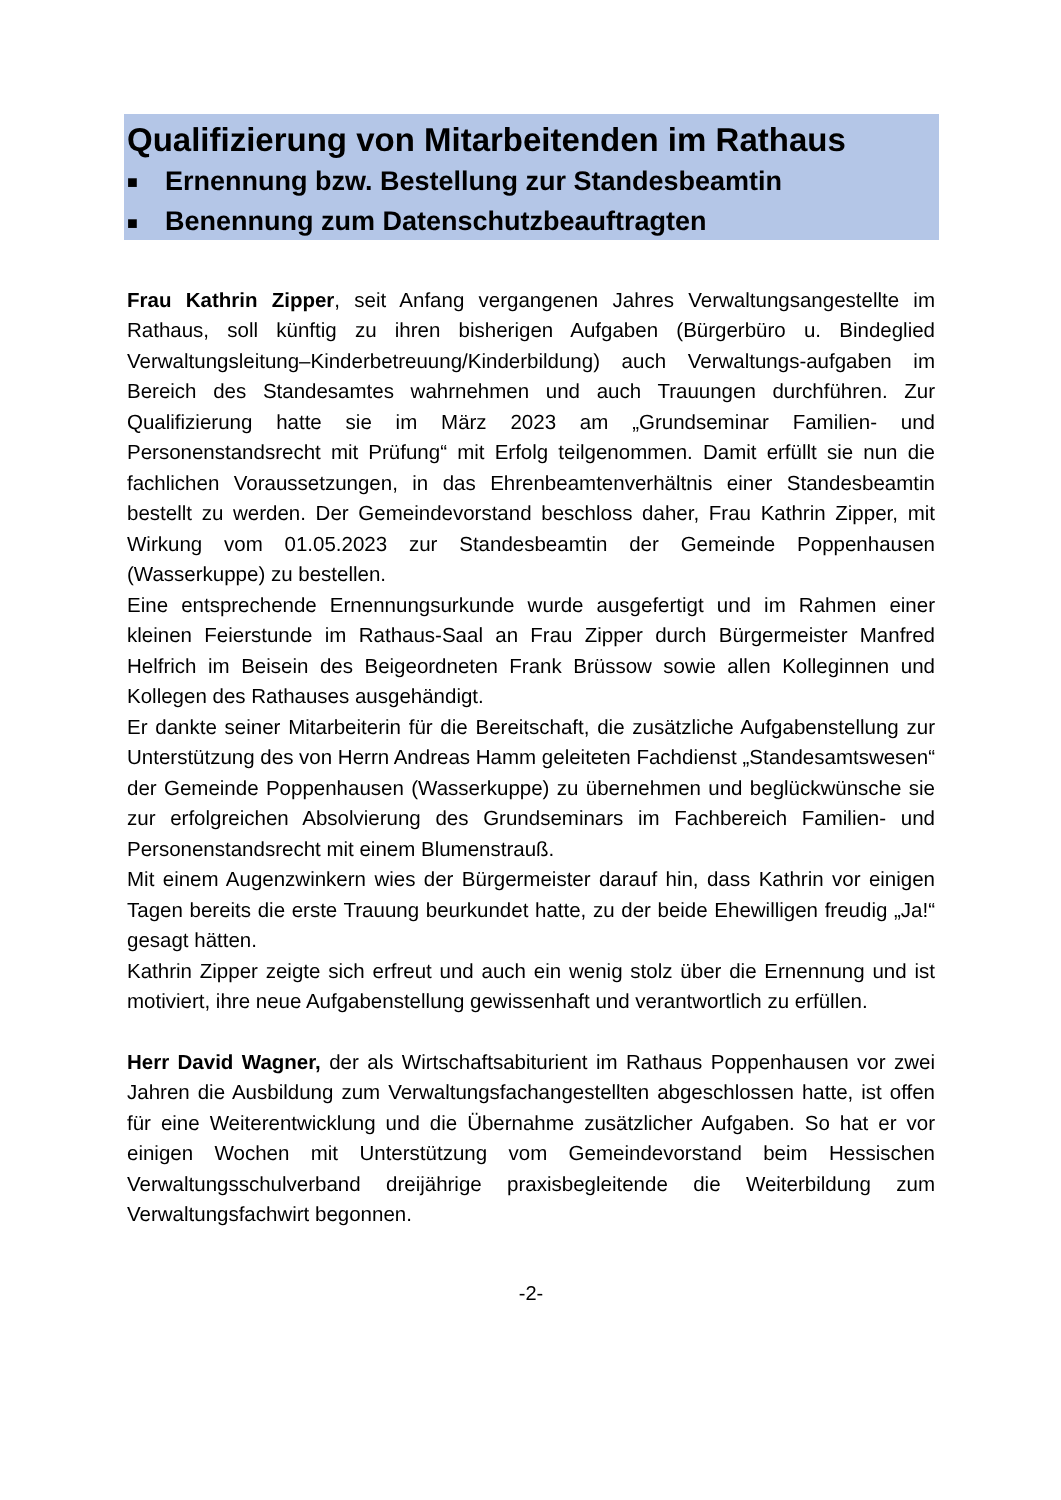Qualifizierung von Mitarbeitenden im Rathaus
■ Ernennung bzw. Bestellung zur Standesbeamtin
■ Benennung zum Datenschutzbeauftragten
Frau Kathrin Zipper, seit Anfang vergangenen Jahres Verwaltungsangestellte im Rathaus, soll künftig zu ihren bisherigen Aufgaben (Bürgerbüro u. Bindeglied Verwaltungsleitung–Kinderbetreuung/Kinderbildung) auch Verwaltungs-aufgaben im Bereich des Standesamtes wahrnehmen und auch Trauungen durchführen. Zur Qualifizierung hatte sie im März 2023 am „Grundseminar Familien- und Personenstandsrecht mit Prüfung“ mit Erfolg teilgenommen. Damit erfüllt sie nun die fachlichen Voraussetzungen, in das Ehrenbeamtenverhältnis einer Standesbeamtin bestellt zu werden. Der Gemeindevorstand beschloss daher, Frau Kathrin Zipper, mit Wirkung vom 01.05.2023 zur Standesbeamtin der Gemeinde Poppenhausen (Wasserkuppe) zu bestellen.
Eine entsprechende Ernennungsurkunde wurde ausgefertigt und im Rahmen einer kleinen Feierstunde im Rathaus-Saal an Frau Zipper durch Bürgermeister Manfred Helfrich im Beisein des Beigeordneten Frank Brüssow sowie allen Kolleginnen und Kollegen des Rathauses ausgehändigt.
Er dankte seiner Mitarbeiterin für die Bereitschaft, die zusätzliche Aufgabenstellung zur Unterstützung des von Herrn Andreas Hamm geleiteten Fachdienst „Standesamtswesen“ der Gemeinde Poppenhausen (Wasserkuppe) zu übernehmen und beglückwünsche sie zur erfolgreichen Absolvierung des Grundseminars im Fachbereich Familien- und Personenstandsrecht mit einem Blumenstrauß.
Mit einem Augenzwinkern wies der Bürgermeister darauf hin, dass Kathrin vor einigen Tagen bereits die erste Trauung beurkundet hatte, zu der beide Ehewilligen freudig „Ja!“ gesagt hätten.
Kathrin Zipper zeigte sich erfreut und auch ein wenig stolz über die Ernennung und ist motiviert, ihre neue Aufgabenstellung gewissenhaft und verantwortlich zu erfüllen.
Herr David Wagner, der als Wirtschaftsabiturient im Rathaus Poppenhausen vor zwei Jahren die Ausbildung zum Verwaltungsfachangestellten abgeschlossen hatte, ist offen für eine Weiterentwicklung und die Übernahme zusätzlicher Aufgaben. So hat er vor einigen Wochen mit Unterstützung vom Gemeindevorstand beim Hessischen Verwaltungsschulverband dreijährige praxisbegleitende die Weiterbildung zum Verwaltungsfachwirt begonnen.
-2-